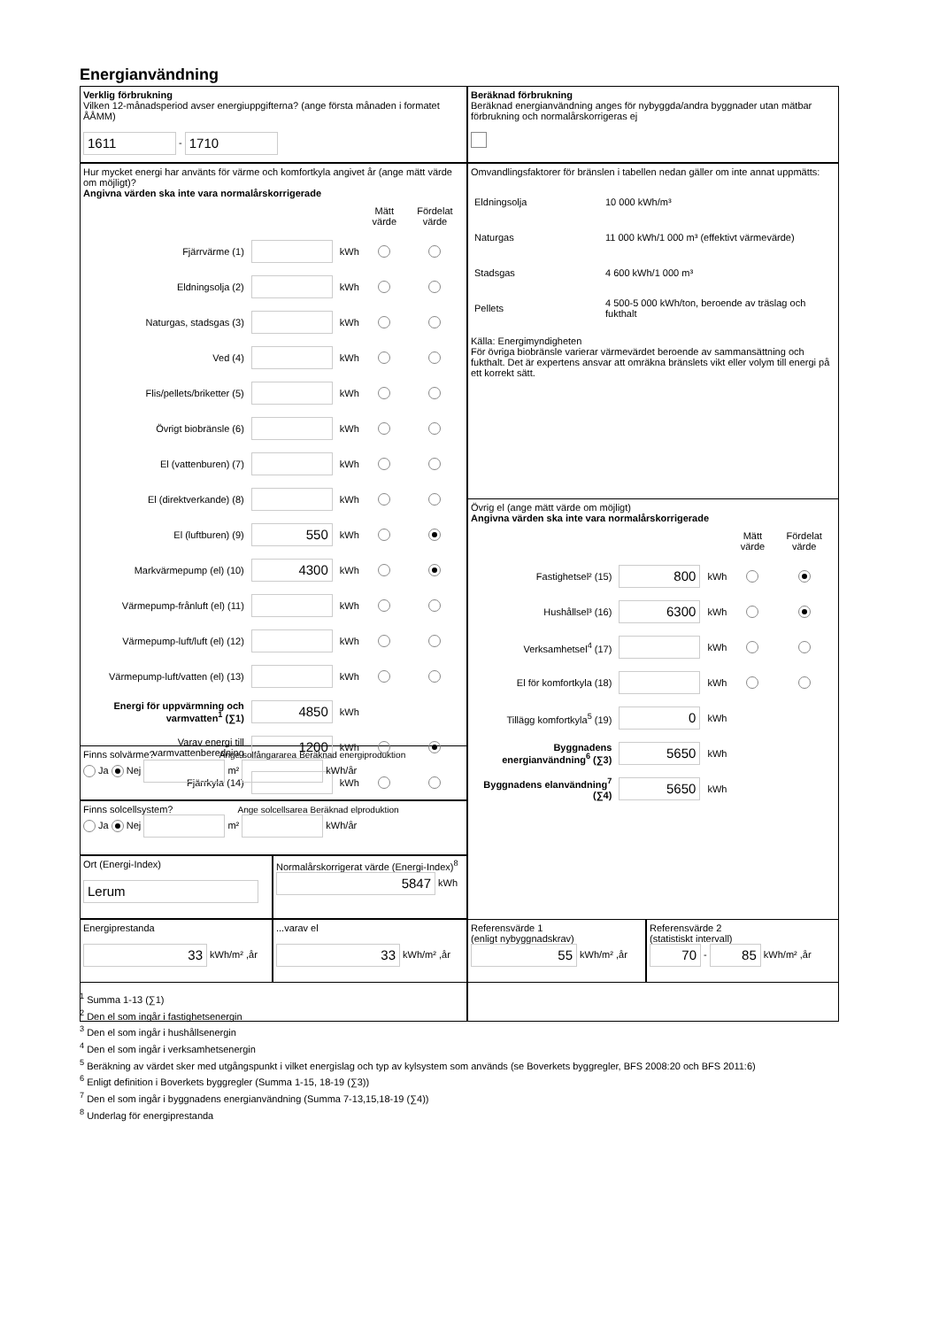Energianvändning
Verklig förbrukning
Vilken 12-månadsperiod avser energiuppgifterna? (ange första månaden i formatet ÅÅMM)
1611 - 1710
Beräknad förbrukning
Beräknad energianvändning anges för nybyggda/andra byggnader utan mätbar förbrukning och normalårskorrigeras ej
Hur mycket energi har använts för värme och komfortkyla angivet år (ange mätt värde om möjligt)?
Angivna värden ska inte vara normalårskorrigerade
| | | | Mätt värde | Fördelat värde |
| Fjärrvärme (1) | | kWh | | |
| Eldningsolja (2) | | kWh | | |
| Naturgas, stadsgas (3) | | kWh | | |
| Ved (4) | | kWh | | |
| Flis/pellets/briketter (5) | | kWh | | |
| Övrigt biobränsle (6) | | kWh | | |
| El (vattenburen) (7) | | kWh | | |
| El (direktverkande) (8) | | kWh | | |
| El (luftburen) (9) | 550 | kWh | | |
| Markvärmepump (el) (10) | 4300 | kWh | | |
| Värmepump-frånluft (el) (11) | | kWh | | |
| Värmepump-luft/luft (el) (12) | | kWh | | |
| Värmepump-luft/vatten (el) (13) | | kWh | | |
| Energi för uppvärmning och varmvatten<sup>1</sup> (∑1) | 4850 | kWh | | |
| Varav energi till varmvattenberedning | 1200 | kWh | | |
| Fjärrkyla (14) | | kWh | | |
Omvandlingsfaktorer för bränslen i tabellen nedan gäller om inte annat uppmätts:
| Eldningsolja | 10 000 kWh/m³ |
| Naturgas | 11 000 kWh/1 000 m³ (effektivt värmevärde) |
| Stadsgas | 4 600 kWh/1 000 m³ |
| Pellets | 4 500-5 000 kWh/ton, beroende av träslag och fukthalt |
Källa: Energimyndigheten
För övriga biobränsle varierar värmevärdet beroende av sammansättning och fukthalt. Det är expertens ansvar att omräkna bränslets vikt eller volym till energi på ett korrekt sätt.
Övrig el (ange mätt värde om möjligt)
Angivna värden ska inte vara normalårskorrigerade
| | | | Mätt värde | Fördelat värde |
| Fastighetsel² (15) | 800 | kWh | | |
| Hushållsel³ (16) | 6300 | kWh | | |
| Verksamhetsel<sup>4</sup> (17) | | kWh | | |
| El för komfortkyla (18) | | kWh | | |
| Tillägg komfortkyla<sup>5</sup> (19) | 0 | kWh | | |
| Byggnadens energianvändning<sup>6</sup> (∑3) | 5650 | kWh | | |
| Byggnadens elanvändning<sup>7</sup> (∑4) | 5650 | kWh | | |
Finns solvärme? Ange solfångararea Beräknad energiproduktion
Ja Nej m² kWh/år
Finns solcellsystem? Ange solcellsarea Beräknad elproduktion
Ja Nej m² kWh/år
Ort (Energi-Index)
Lerum
Normalårskorrigerat värde (Energi-Index)<sup>8</sup>
5847 kWh
Energiprestanda
33 kWh/m² ,år
...varav el
33 kWh/m² ,år
Referensvärde 1
(enligt nybyggnadskrav)
55 kWh/m² ,år
Referensvärde 2
(statistiskt intervall)
70 - 85 kWh/m² ,år
<sup>1</sup> Summa 1-13 (∑1)
<sup>2</sup> Den el som ingår i fastighetsenergin
<sup>3</sup> Den el som ingår i hushållsenergin
<sup>4</sup> Den el som ingår i verksamhetsenergin
<sup>5</sup> Beräkning av värdet sker med utgångspunkt i vilket energislag och typ av kylsystem som används (se Boverkets byggregler, BFS 2008:20 och BFS 2011:6)
<sup>6</sup> Enligt definition i Boverkets byggregler (Summa 1-15, 18-19 (∑3))
<sup>7</sup> Den el som ingår i byggnadens energianvändning (Summa 7-13,15,18-19 (∑4))
<sup>8</sup> Underlag för energiprestanda